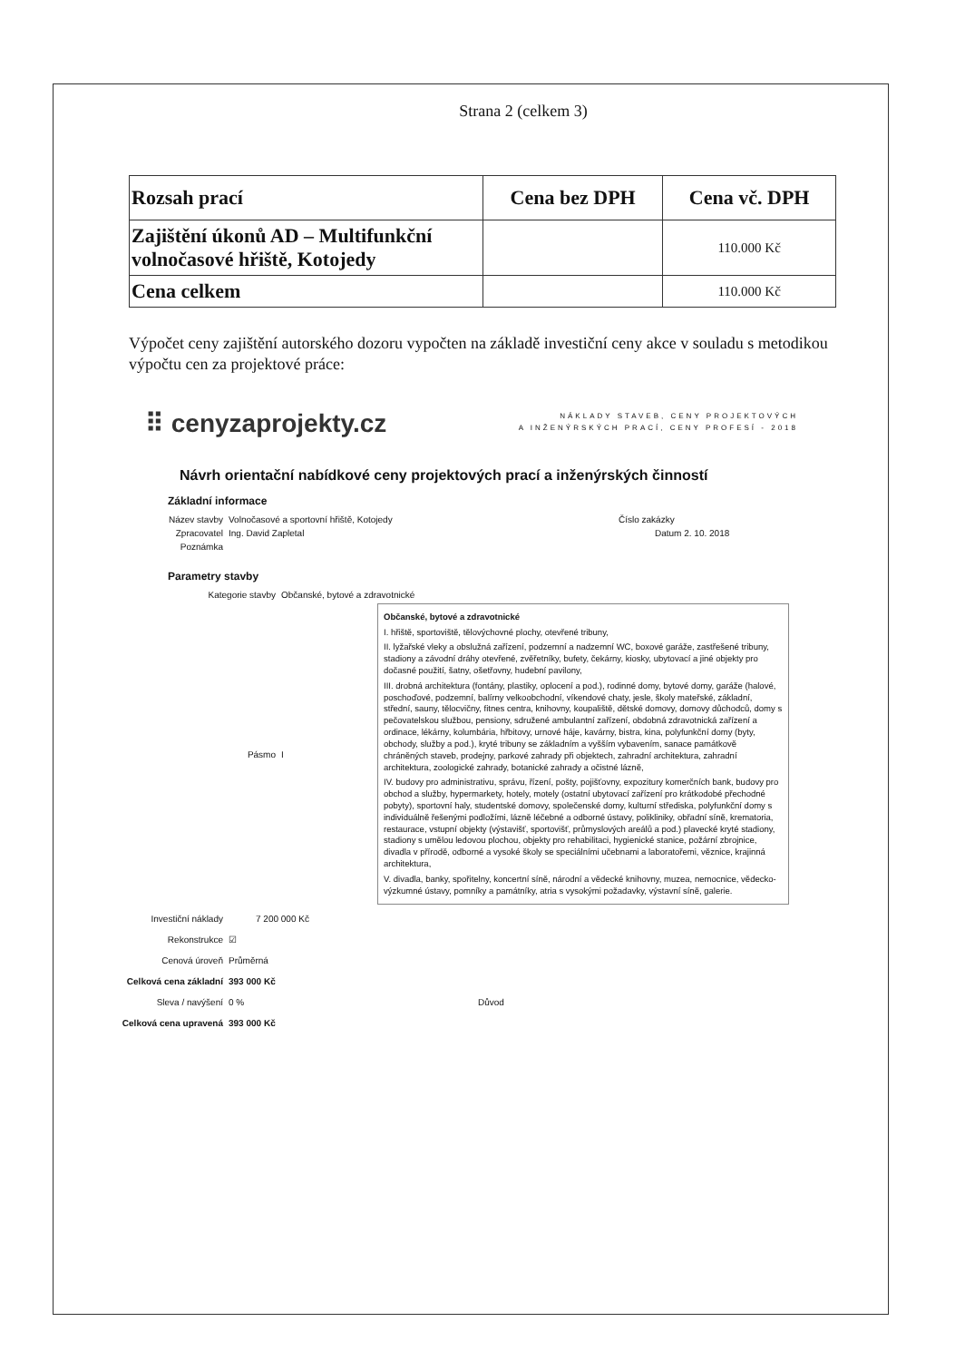Strana 2 (celkem 3)
| Rozsah prací | Cena bez DPH | Cena vč. DPH |
| --- | --- | --- |
| Zajištění úkonů AD – Multifunkční volnočasové hřiště, Kotojedy | | 110.000 Kč |
| Cena celkem | | 110.000 Kč |
Výpočet ceny zajištění autorského dozoru vypočten na základě investiční ceny akce v souladu s metodikou výpočtu cen za projektové práce:
⠿ cenyzaprojekty.cz
NÁKLADY STAVEB, CENY PROJEKTOVÝCH
A INŽENÝRSKÝCH PRACÍ, CENY PROFESÍ - 2018
Návrh orientační nabídkové ceny projektových prací a inženýrských činností
Základní informace
Název stavby Volnočasové a sportovní hřiště, Kotojedy Číslo zakázky
Zpracovatel Ing. David Zapletal Datum 2. 10. 2018
Poznámka
Parametry stavby
Kategorie stavby Občanské, bytové a zdravotnické
Pásmo I
Občanské, bytové a zdravotnické
I. hřiště, sportoviště, tělovýchovné plochy, otevřené tribuny,
II. lyžařské vleky a obslužná zařízení, podzemní a nadzemní WC, boxové garáže, zastřešené tribuny, stadiony a závodní dráhy otevřené, zvěřetníky, bufety, čekárny, kiosky, ubytovací a jiné objekty pro dočasné použití, šatny, ošetřovny, hudební pavilony,
III. drobná architektura (fontány, plastiky, oplocení a pod.), rodinné domy, bytové domy, garáže (halové, poschoďové, podzemní, balírny velkoobchodní, víkendové chaty, jesle, školy mateřské, základní, střední, sauny, tělocvičny, fitnes centra, knihovny, koupaliště, dětské domovy, domovy důchodců, domy s pečovatelskou službou, pensiony, sdružené ambulantní zařízení, obdobná zdravotnická zařízení a ordinace, lékárny, kolumbária, hřbitovy, urnové háje, kavárny, bistra, kina, polyfunkční domy (byty, obchody, služby a pod.), kryté tribuny se základním a vyšším vybavením, sanace památkově chráněných staveb, prodejny, parkové zahrady při objektech, zahradní architektura, zahradní architektura, zoologické zahrady, botanické zahrady a očistné lázně,
IV. budovy pro administrativu, správu, řízení, pošty, pojišťovny, expozitury komerčních bank, budovy pro obchod a služby, hypermarkety, hotely, motely (ostatní ubytovací zařízení pro krátkodobé přechodné pobyty), sportovní haly, studentské domovy, společenské domy, kulturní střediska, polyfunkční domy s individuálně řešenými podložími, lázně léčebné a odborné ústavy, polikliniky, obřadní síně, krematoria, restaurace, vstupní objekty (výstavišť, sportovišť, průmyslových areálů a pod.) plavecké kryté stadiony, stadiony s umělou ledovou plochou, objekty pro rehabilitaci, hygienické stanice, požární zbrojnice, divadla v přírodě, odborné a vysoké školy se speciálními učebnami a laboratořemi, věznice, krajinná architektura,
V. divadla, banky, spořitelny, koncertní síně, národní a vědecké knihovny, muzea, nemocnice, vědecko-výzkumné ústavy, pomníky a památníky, atria s vysokými požadavky, výstavní síně, galerie.
Investiční náklady 7 200 000 Kč
Rekonstrukce ☑
Cenová úroveň Průměrná
Celková cena základní 393 000 Kč
Sleva / navýšení 0 % Důvod
Celková cena upravená 393 000 Kč